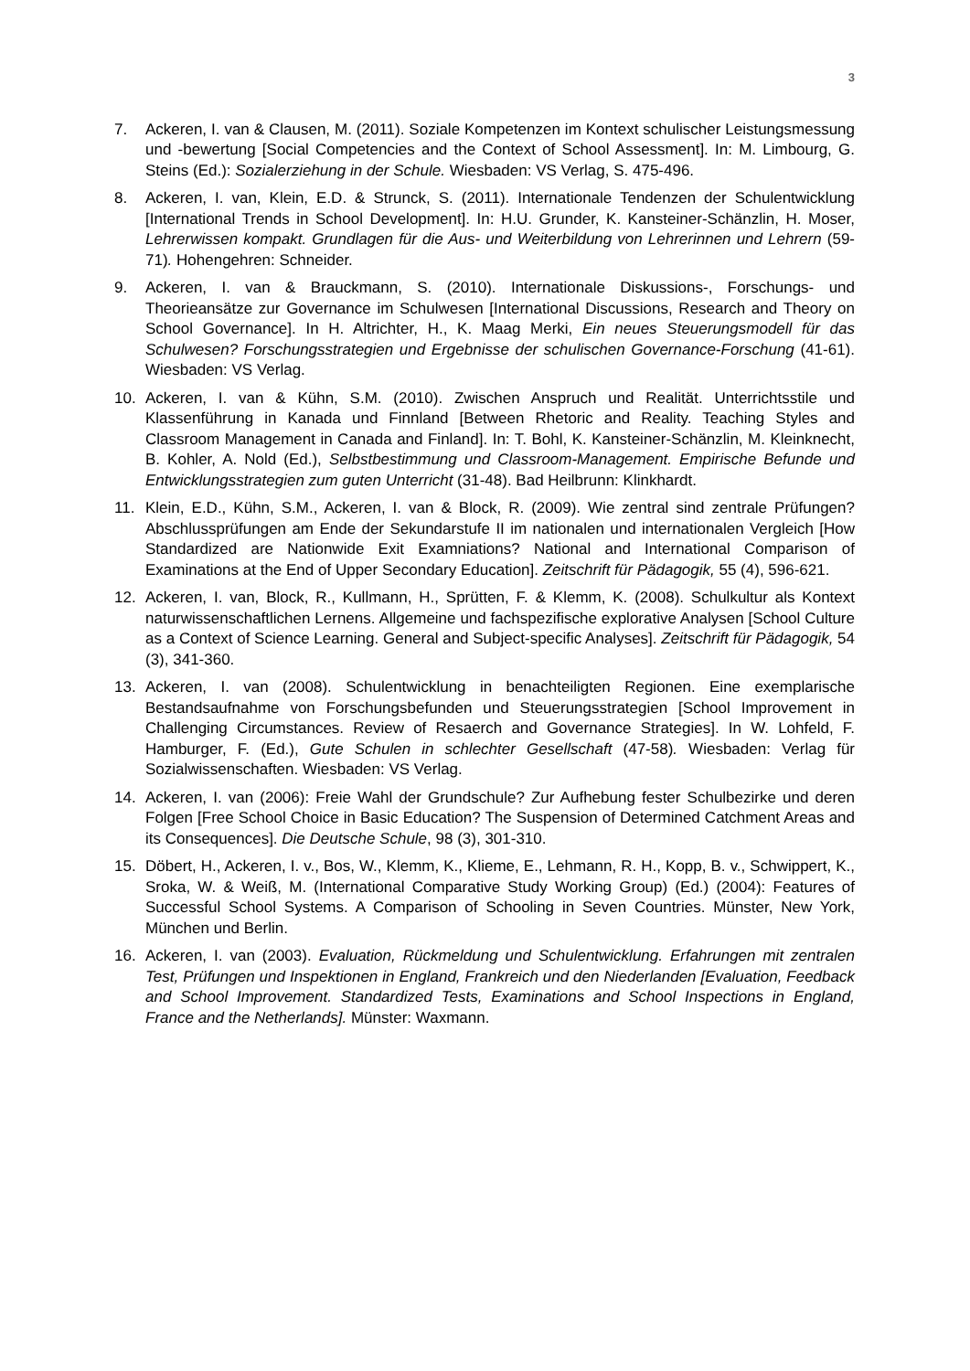3
7. Ackeren, I. van & Clausen, M. (2011). Soziale Kompetenzen im Kontext schulischer Leistungsmessung und -bewertung [Social Competencies and the Context of School Assessment]. In: M. Limbourg, G. Steins (Ed.): Sozialerziehung in der Schule. Wiesbaden: VS Verlag, S. 475-496.
8. Ackeren, I. van, Klein, E.D. & Strunck, S. (2011). Internationale Tendenzen der Schulentwicklung [International Trends in School Development]. In: H.U. Grunder, K. Kansteiner-Schänzlin, H. Moser, Lehrerwissen kompakt. Grundlagen für die Aus- und Weiterbildung von Lehrerinnen und Lehrern (59-71). Hohengehren: Schneider.
9. Ackeren, I. van & Brauckmann, S. (2010). Internationale Diskussions-, Forschungs- und Theorieansätze zur Governance im Schulwesen [International Discussions, Research and Theory on School Governance]. In H. Altrichter, H., K. Maag Merki, Ein neues Steuerungsmodell für das Schulwesen? Forschungsstrategien und Ergebnisse der schulischen Governance-Forschung (41-61). Wiesbaden: VS Verlag.
10. Ackeren, I. van & Kühn, S.M. (2010). Zwischen Anspruch und Realität. Unterrichtsstile und Klassenführung in Kanada und Finnland [Between Rhetoric and Reality. Teaching Styles and Classroom Management in Canada and Finland]. In: T. Bohl, K. Kansteiner-Schänzlin, M. Kleinknecht, B. Kohler, A. Nold (Ed.), Selbstbestimmung und Classroom-Management. Empirische Befunde und Entwicklungsstrategien zum guten Unterricht (31-48). Bad Heilbrunn: Klinkhardt.
11. Klein, E.D., Kühn, S.M., Ackeren, I. van & Block, R. (2009). Wie zentral sind zentrale Prüfungen? Abschlussprüfungen am Ende der Sekundarstufe II im nationalen und internationalen Vergleich [How Standardized are Nationwide Exit Examniations? National and International Comparison of Examinations at the End of Upper Secondary Education]. Zeitschrift für Pädagogik, 55 (4), 596-621.
12. Ackeren, I. van, Block, R., Kullmann, H., Sprütten, F. & Klemm, K. (2008). Schulkultur als Kontext naturwissenschaftlichen Lernens. Allgemeine und fachspezifische explorative Analysen [School Culture as a Context of Science Learning. General and Subject-specific Analyses]. Zeitschrift für Pädagogik, 54 (3), 341-360.
13. Ackeren, I. van (2008). Schulentwicklung in benachteiligten Regionen. Eine exemplarische Bestandsaufnahme von Forschungsbefunden und Steuerungsstrategien [School Improvement in Challenging Circumstances. Review of Resaerch and Governance Strategies]. In W. Lohfeld, F. Hamburger, F. (Ed.), Gute Schulen in schlechter Gesellschaft (47-58). Wiesbaden: Verlag für Sozialwissenschaften. Wiesbaden: VS Verlag.
14. Ackeren, I. van (2006): Freie Wahl der Grundschule? Zur Aufhebung fester Schulbezirke und deren Folgen [Free School Choice in Basic Education? The Suspension of Determined Catchment Areas and its Consequences]. Die Deutsche Schule, 98 (3), 301-310.
15. Döbert, H., Ackeren, I. v., Bos, W., Klemm, K., Klieme, E., Lehmann, R. H., Kopp, B. v., Schwippert, K., Sroka, W. & Weiß, M. (International Comparative Study Working Group) (Ed.) (2004): Features of Successful School Systems. A Comparison of Schooling in Seven Countries. Münster, New York, München und Berlin.
16. Ackeren, I. van (2003). Evaluation, Rückmeldung und Schulentwicklung. Erfahrungen mit zentralen Test, Prüfungen und Inspektionen in England, Frankreich und den Niederlanden [Evaluation, Feedback and School Improvement. Standardized Tests, Examinations and School Inspections in England, France and the Netherlands]. Münster: Waxmann.